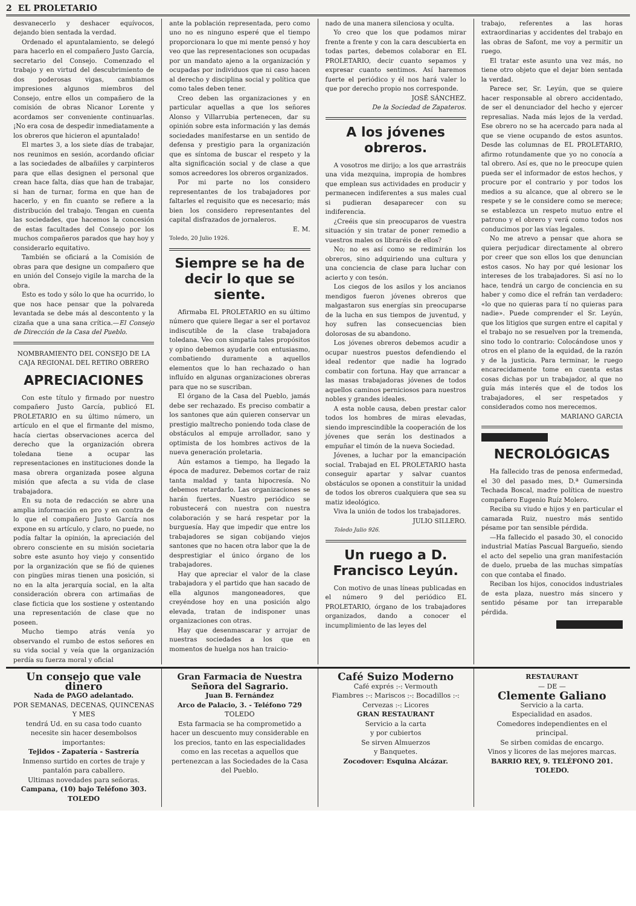2 EL PROLETARIO
desvanecerlo y deshacer equívocos, dejando bien sentada la verdad.
Ordenado el apuntalamiento, se delegó para hacerlo en el compañero Justo García, secretario del Consejo. Comenzado el trabajo y en virtud del descubrimiento de dos poderosas vigas, cambiamos impresiones algunos miembros del Consejo, entre ellos un compañero de la comisión de obras Nicanor Lorente y acordamos ser conveniente continuarlas. ¡No era cosa de despedir inmediatamente a los obreros que hicieron el apuntalado!
El martes 3, a los siete días de trabajar, nos reunimos en sesión, acordando oficiar a las sociedades de albañiles y carpinteros para que ellas designen el personal que crean hace falta, días que han de trabajar, si han de turnar, forma en que han de hacerlo, y en fin cuanto se refiere a la distribución del trabajo. Tengan en cuenta las sociedades, que hacemos la concesión de estas facultades del Consejo por los muchos compañeros parados que hay hoy y considerarlo equitativo.
También se oficiará a la Comisión de obras para que designe un compañero que en unión del Consejo vigile la marcha de la obra.
Esto es todo y sólo lo que ha ocurrido, lo que nos hace pensar que la polvareda levantada se debe más al descontento y la cizaña que a una sana crítica.—El Consejo de Dirección de la Casa del Pueblo.
NOMBRAMIENTO DEL CONSEJO DE LA CAJA REGIONAL DEL RETIRO OBRERO
APRECIACIONES
Con este título y firmado por nuestro compañero Justo García, publicó EL PROLETARIO en su último número, un artículo en el que el firmante del mismo, hacía ciertas observaciones acerca del derecho que la organización obrera toledana tiene a ocupar las representaciones en instituciones donde la masa obrera organizada posee alguna misión que afecta a su vida de clase trabajadora.
En su nota de redacción se abre una amplia información en pro y en contra de lo que el compañero Justo García nos expone en su artículo, y claro, no puede, no podía faltar la opinión, la apreciación del obrero consciente en su misión societaria sobre este asunto hoy viejo y consentido por la organización que se fió de quienes con pingües miras tienen una posición, si no en la alta jerarquía social, en la alta consideración obrera con artimañas de clase ficticia que los sostiene y ostentando una representación de clase que no poseen.
Mucho tiempo atrás venía yo observando el rumbo de estos señores en su vida social y veía que la organización perdía su fuerza moral y oficial
ante la población representada, pero como uno no es ninguno esperé que el tiempo proporcionara lo que mi mente pensó y hoy veo que las representaciones son ocupadas por un mandato ajeno a la organización y ocupadas por individuos que ni caso hacen al derecho y disciplina social y política que como tales deben tener.
Creo deben las organizaciones y en particular aquellas a que los señores Alonso y Villarrubia pertenecen, dar su opinión sobre esta información y las demás sociedades manifestarse en un sentido de defensa y prestigio para la organización que es síntoma de buscar el respeto y la alta significación social y de clase a que somos acreedores los obreros organizados.
Por mi parte no los considero representantes de los trabajadores por faltarles el requisito que es necesario; más bien los considero representantes del capital disfrazados de jornaleros.
E. M.
Toledo, 20 Julio 1926.
Siempre se ha de decir lo que se siente.
Afirmaba EL PROLETARIO en su último número que quiere llegar a ser el portavoz indiscutible de la clase trabajadora toledana. Veo con simpatía tales propósitos y opino debemos ayudarle con entusiasmo, combatiendo duramente a aquellos elementos que lo han rechazado o han influído en algunas organizaciones obreras para que no se suscriban.
El órgano de la Casa del Pueblo, jamás debe ser rechazado. Es preciso combatir a los santones que aún quieren conservar un prestigio maltrecho poniendo toda clase de obstáculos al empuje arrollador, sano y optimista de los hombres activos de la nueva generación proletaria.
Aún estamos a tiempo, ha llegado la época de madurez. Debemos cortar de raiz tanta maldad y tanta hipocresía. No debemos retardarlo. Las organizaciones se harán fuertes. Nuestro periódico se robustecerá con nuestra con nuestra colaboración y se hará respetar por la burguesía. Hay que impedir que entre los trabajadores se sigan cobijando viejos santones que no hacen otra labor que la de desprestigiar el único órgano de los trabajadores.
Hay que apreciar el valor de la clase trabajadora y el partido que han sacado de ella algunos mangoneadores, que creyéndose hoy en una posición algo elevada, tratan de indisponer unas organizaciones con otras.
Hay que desenmascarar y arrojar de nuestras sociedades a los que en momentos de huelga nos han traicio-
nado de una manera silenciosa y oculta.
Yo creo que los que podamos mirar frente a frente y con la cara descubierta en todas partes, debemos colaborar en EL PROLETARIO, decir cuanto sepamos y expresar cuanto sentimos. Así haremos fuerte el periódico y él nos hará valer lo que por derecho propio nos corresponde.
JOSÉ SÁNCHEZ.
De la Sociedad de Zapateros.
A los jóvenes obreros.
A vosotros me dirijo; a los que arrastráis una vida mezquina, impropia de hombres que emplean sus actividades en producir y permanecen indiferentes a sus males cual si pudieran desaparecer con su indiferencia.
¿Creéis que sin preocuparos de vuestra situación y sin tratar de poner remedio a vuestros males os libraréis de ellos?
No; no es así como se redimirán los obreros, sino adquiriendo una cultura y una conciencia de clase para luchar con acierto y con tesón.
Los ciegos de los asilos y los ancianos mendigos fueron jóvenes obreros que malgastaron sus energías sin preocuparse de la lucha en sus tiempos de juventud, y hoy sufren las consecuencias bien dolorosas de su abandono.
Los jóvenes obreros debemos acudir a ocupar nuestros puestos defendiendo el ideal redentor que nadie ha logrado combatir con fortuna. Hay que arrancar a las masas trabajadoras jóvenes de todos aquellos caminos perniciosos para nuestros nobles y grandes ideales.
A esta noble causa, deben prestar calor todos los hombres de miras elevadas, siendo imprescindible la cooperación de los jóvenes que serán los destinados a empuñar el timón de la nueva Sociedad.
Jóvenes, a luchar por la emancipación social. Trabajad en EL PROLETARIO hasta conseguir apartar y salvar cuantos obstáculos se oponen a constituir la unidad de todos los obreros cualquiera que sea su matiz ideológico.
Viva la unión de todos los trabajadores.
JULIO SILLERO.
Toledo Julio 926.
Un ruego a D. Francisco Leyún.
Con motivo de unas líneas publicadas en el número 9 del periódico EL PROLETARIO, órgano de los trabajadores organizados, dando a conocer el incumplimiento de las leyes del
trabajo, referentes a las horas extraordinarias y accidentes del trabajo en las obras de Safont, me voy a permitir un ruego.
El tratar este asunto una vez más, no tiene otro objeto que el dejar bien sentada la verdad.
Parece ser, Sr. Leyún, que se quiere hacer responsable al obrero accidentado, de ser el denunciador del hecho y ejercer represalias. Nada más lejos de la verdad. Ese obrero no se ha acercado para nada al que se viene ocupando de estos asuntos. Desde las columnas de EL PROLETARIO, afirmo rotundamente que yo no conocía a tal obrero. Así es, que no le preocupe quien pueda ser el informador de estos hechos, y procure por el contrario y por todos los medios a su alcance, que al obrero se le respete y se le considere como se merece; se establezca un respeto mutuo entre el patrono y el obrero y verá como todos nos conducimos por las vías legales.
No me atrevo a pensar que ahora se quiera perjudicar directamente al obrero por creer que son ellos los que denuncian estos casos. No hay por qué lesionar los intereses de los trabajadores. Si así no lo hace, tendrá un cargo de conciencia en su haber y como dice el refrán tan verdadero: «lo que no quieras para tí no quieras para nadie». Puede comprender el Sr. Leyún, que los litigios que surgen entre el capital y el trabajo no se resuelven por la tremenda, sino todo lo contrario: Colocándose unos y otros en el plano de la equidad, de la razón y de la justicia. Para terminar, le ruego encarecidamente tome en cuenta estas cosas dichas por un trabajador, al que no guía más interés que el de todos los trabajadores, el ser respetados y considerados como nos merecemos.
MARIANO GARCIA
NECROLÓGICAS
Ha fallecido tras de penosa enfermedad, el 30 del pasado mes, D.ª Gumersinda Techada Boscal, madre política de nuestro compañero Eugenio Ruíz Molero.
Reciba su viudo e hijos y en particular el camarada Ruiz, nuestro más sentido pésame por tan sensible pérdida.
—Ha fallecido el pasado 30, el conocido industrial Matías Pascual Bargueño, siendo el acto del sepelio una gran manifestación de duelo, prueba de las muchas simpatías con que contaba el finado.
Reciban los hijos, conocidos industriales de esta plaza, nuestro más sincero y sentido pésame por tan irreparable pérdida.
Un consejo que vale dinero
Nada de PAGO adelantado.
POR SEMANAS, DECENAS, QUINCENAS Y MES
tendrá Ud. en su casa todo cuanto necesite sin hacer desembolsos importantes:
Tejidos - Zapatería - Sastrería
Inmenso surtido en cortes de traje y pantalón para caballero.
Ultimas novedades para señoras.
Campana, (10) bajo Teléfono 303.
TOLEDO
Gran Farmacia de Nuestra Señora del Sagrario.
Juan B. Fernández
Arco de Palacio, 3. - Teléfono 729
TOLEDO
Esta farmacia se ha comprometido a hacer un descuento muy considerable en los precios, tanto en las especialidades como en las recetas a aquellos que pertenezcan a las Sociedades de la Casa del Pueblo.
Café Suizo Moderno
Café exprés :-: Vermouth
Fiambres :-: Mariscos :-: Bocadillos :-: Cervezas :-: Licores
GRAN RESTAURANT
Servicio a la carta
y por cubiertos
Se sirven Almuerzos
y Banquetes.
Zocodover: Esquina Alcázar.
RESTAURANT
— DE —
Clemente Galiano
Servicio a la carta.
Especialidad en asados.
Comedores independientes en el principal.
Se sirben comidas de encargo.
Vinos y licores de las mejores marcas.
BARRIO REY, 9. TELÉFONO 201.
TOLEDO.